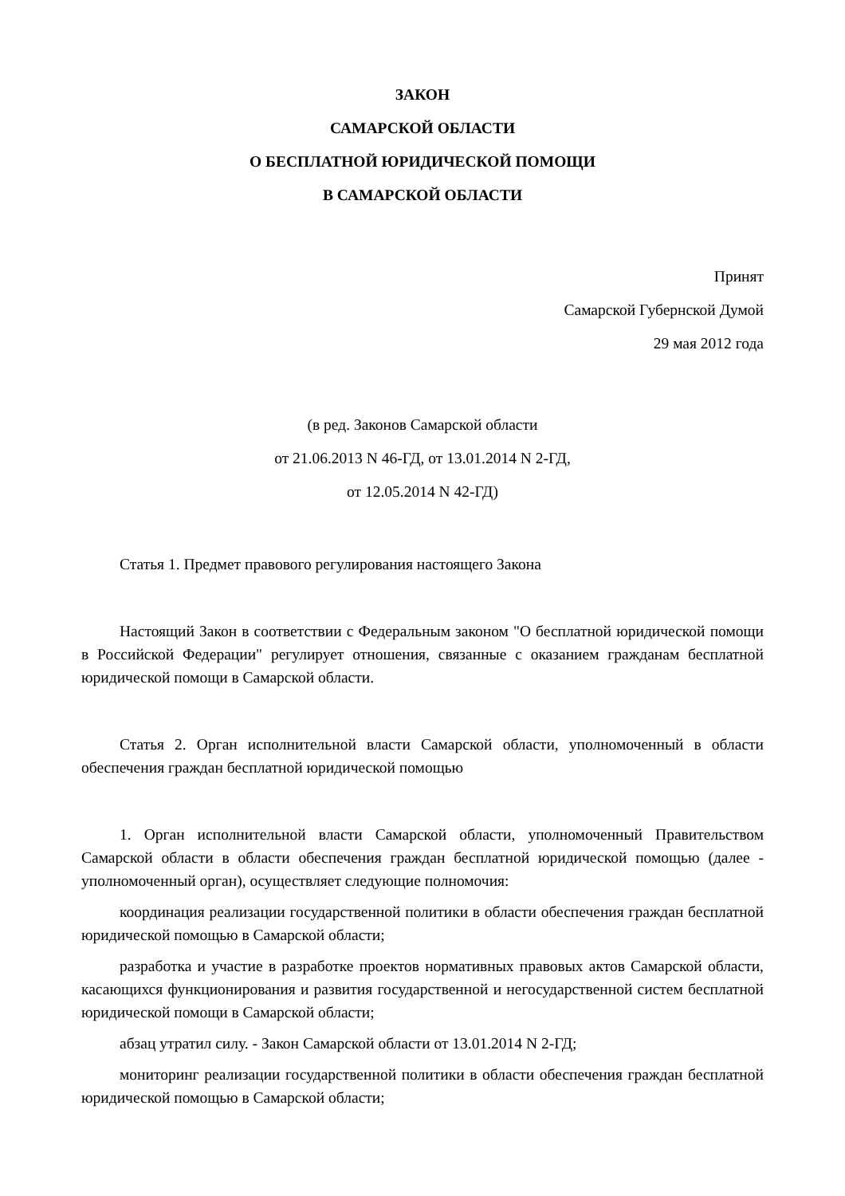ЗАКОН
САМАРСКОЙ ОБЛАСТИ
О БЕСПЛАТНОЙ ЮРИДИЧЕСКОЙ ПОМОЩИ
В САМАРСКОЙ ОБЛАСТИ
Принят
Самарской Губернской Думой
29 мая 2012 года
(в ред. Законов Самарской области
от 21.06.2013 N 46-ГД, от 13.01.2014 N 2-ГД,
от 12.05.2014 N 42-ГД)
Статья 1. Предмет правового регулирования настоящего Закона
Настоящий Закон в соответствии с Федеральным законом "О бесплатной юридической помощи в Российской Федерации" регулирует отношения, связанные с оказанием гражданам бесплатной юридической помощи в Самарской области.
Статья 2. Орган исполнительной власти Самарской области, уполномоченный в области обеспечения граждан бесплатной юридической помощью
1. Орган исполнительной власти Самарской области, уполномоченный Правительством Самарской области в области обеспечения граждан бесплатной юридической помощью (далее - уполномоченный орган), осуществляет следующие полномочия:
координация реализации государственной политики в области обеспечения граждан бесплатной юридической помощью в Самарской области;
разработка и участие в разработке проектов нормативных правовых актов Самарской области, касающихся функционирования и развития государственной и негосударственной систем бесплатной юридической помощи в Самарской области;
абзац утратил силу. - Закон Самарской области от 13.01.2014 N 2-ГД;
мониторинг реализации государственной политики в области обеспечения граждан бесплатной юридической помощью в Самарской области;